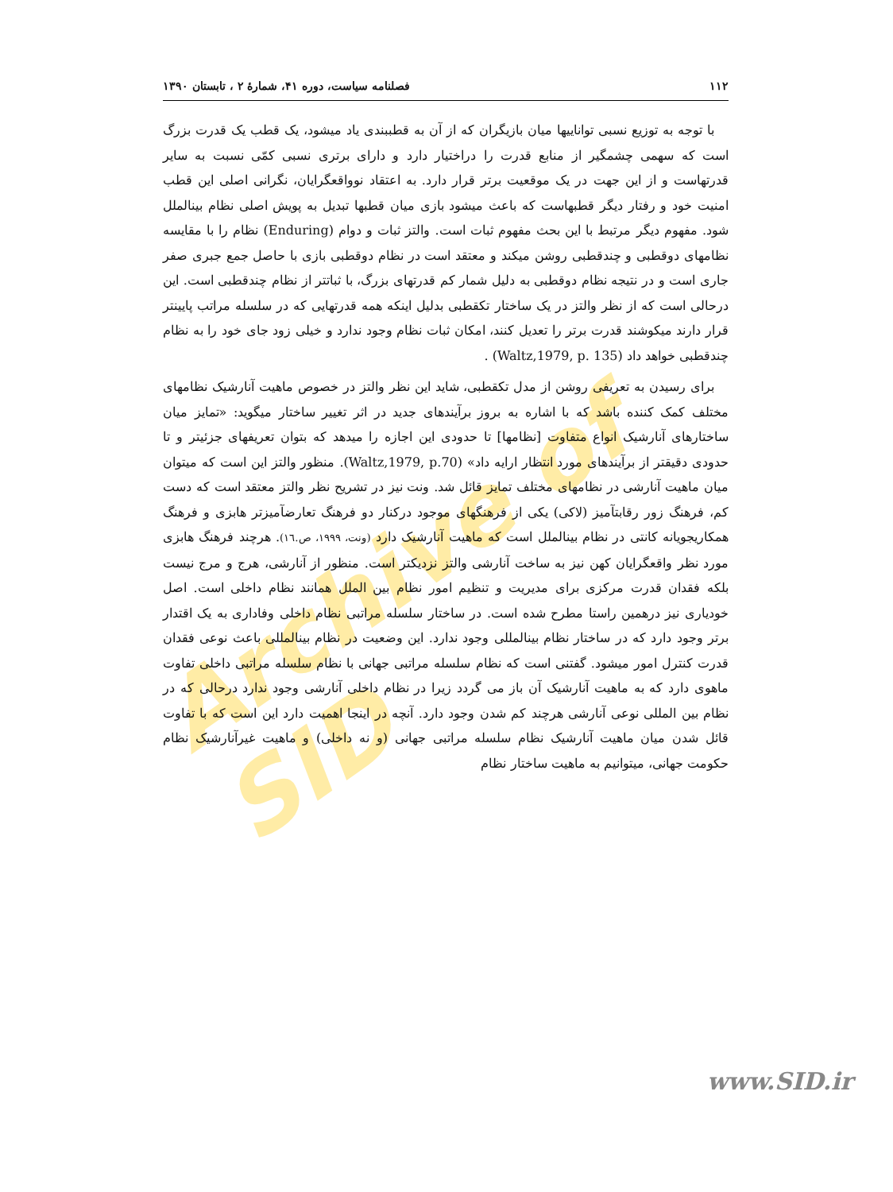Archive of SID
۱۱۲ فصلنامه سیاست، دوره ۴۱، شمارهٔ ۲ ، تابستان ۱۳۹۰
با توجه به توزیع نسبی تواناییها میان بازیگران که از آن به قطببندی یاد میشود، یک قطب یک قدرت بزرگ است که سهمی چشمگیر از منابع قدرت را دراختیار دارد و دارای برتری نسبی کمّی نسبت به سایر قدرتهاست و از این جهت در یک موقعیت برتر قرار دارد. به اعتقاد نوواقعگرایان، نگرانی اصلی این قطب امنیت خود و رفتار دیگر قطبهاست که باعث میشود بازی میان قطبها تبدیل به پویش اصلی نظام بینالملل شود. مفهوم دیگر مرتبط با این بحث مفهوم ثبات است. والتز ثبات و دوام (Enduring) نظام را با مقایسه نظامهای دوقطبی و چندقطبی روشن میکند و معتقد است در نظام دوقطبی بازی با حاصل جمع جبری صفر جاری است و در نتیجه نظام دوقطبی به دلیل شمار کم قدرتهای بزرگ، با ثباتتر از نظام چندقطبی است. این درحالی است که از نظر والتز در یک ساختار تکقطبی بدلیل اینکه همه قدرتهایی که در سلسله مراتب پایینتر قرار دارند میکوشند قدرت برتر را تعدیل کنند، امکان ثبات نظام وجود ندارد و خیلی زود جای خود را به نظام چندقطبی خواهد داد (Waltz,1979, p. 135) .
برای رسیدن به تعریفی روشن از مدل تکقطبی، شاید این نظر والتز در خصوص ماهیت آنارشیک نظامهای مختلف کمک کننده باشد که با اشاره به بروز برآیندهای جدید در اثر تغییر ساختار میگوید: «تمایز میان ساختارهای آنارشیک انواع متفاوت [نظامها] تا حدودی این اجازه را میدهد که بتوان تعریفهای جزئیتر و تا حدودی دقیقتر از برآیندهای مورد انتظار ارایه داد» (Waltz,1979, p.70). منظور والتز این است که میتوان میان ماهیت آنارشی در نظامهای مختلف تمایز قائل شد. ونت نیز در تشریح نظر والتز معتقد است که دست کم، فرهنگ زور رقابتآمیز (لاکی) یکی از فرهنگهای موجود درکنار دو فرهنگ تعارضآمیزتر هابزی و فرهنگ همکاریجویانه کانتی در نظام بینالملل است که ماهیت آنارشیک دارد (ونت، ۱۹۹۹، ص.۱٦). هرچند فرهنگ هابزی مورد نظر واقعگرایان کهن نیز به ساخت آنارشی والتز نزدیکتر است. منظور از آنارشی، هرج و مرج نیست بلکه فقدان قدرت مرکزی برای مدیریت و تنظیم امور نظام بین الملل همانند نظام داخلی است. اصل خودیاری نیز درهمین راستا مطرح شده است. در ساختار سلسله مراتبی نظام داخلی وفاداری به یک اقتدار برتر وجود دارد که در ساختار نظام بینالمللی وجود ندارد. این وضعیت در نظام بینالمللی باعث نوعی فقدان قدرت کنترل امور میشود. گفتنی است که نظام سلسله مراتبی جهانی با نظام سلسله مراتبی داخلی تفاوت ماهوی دارد که به ماهیت آنارشیک آن باز می گردد زیرا در نظام داخلی آنارشی وجود ندارد درحالی که در نظام بین المللی نوعی آنارشی هرچند کم شدن وجود دارد. آنچه در اینجا اهمیت دارد این است که با تفاوت قائل شدن میان ماهیت آنارشیک نظام سلسله مراتبی جهانی (و نه داخلی) و ماهیت غیرآنارشیک نظام حکومت جهانی، میتوانیم به ماهیت ساختار نظام
www.SID.ir